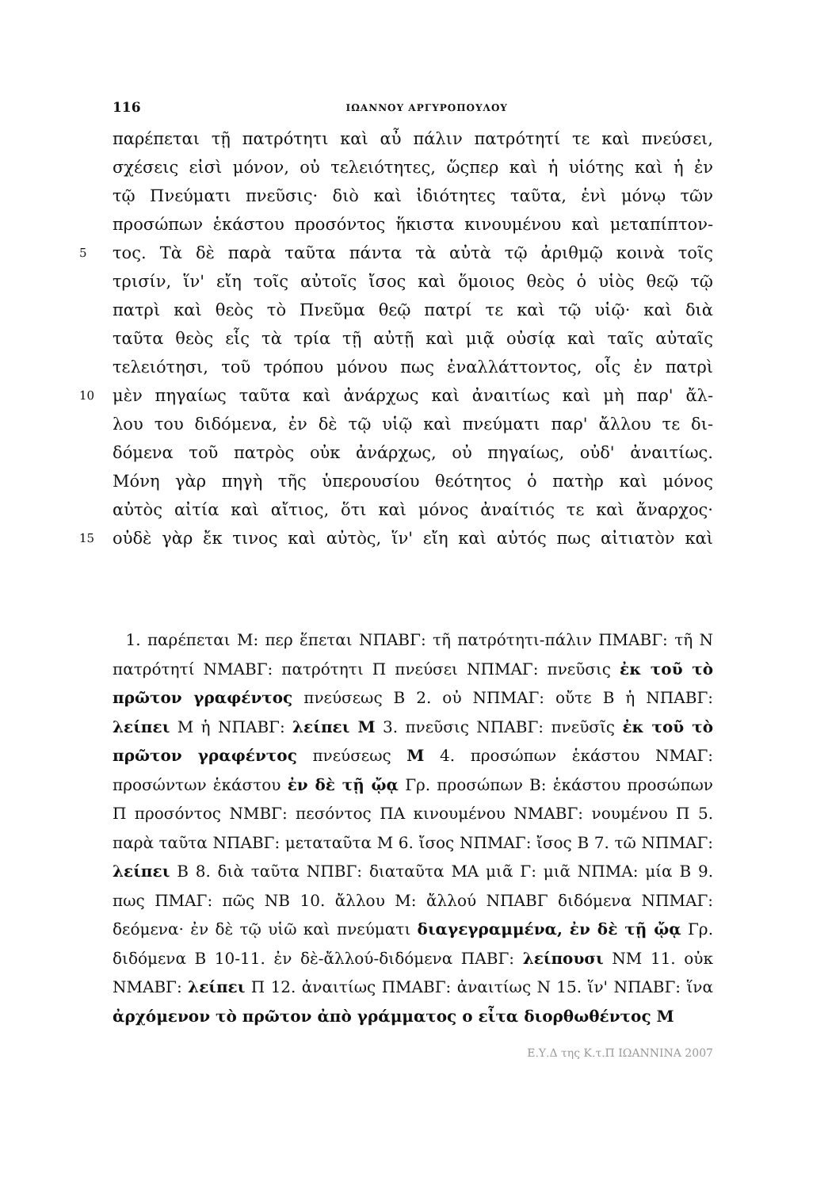116 ΙΩΑΝΝΟΥ ΑΡΓΥΡΟΠΟΥΛΟΥ
παρέπεται τῇ πατρότητι καὶ αὖ πάλιν πατρότητί τε καὶ πνεύσει,
σχέσεις εἰσὶ μόνον, οὐ τελειότητες, ὥςπερ καὶ ἡ υἱότης καὶ ἡ ἐν
τῷ Πνεύματι πνεῦσις· διὸ καὶ ἰδιότητες ταῦτα, ἑνὶ μόνῳ τῶν
προσώπων ἑκάστου προσόντος ἥκιστα κινουμένου καὶ μεταπίπτον-
5 τος. Τὰ δὲ παρὰ ταῦτα πάντα τὰ αὐτὰ τῷ ἀριθμῷ κοινὰ τοῖς
τρισίν, ἵν' εἴη τοῖς αὐτοῖς ἴσος καὶ ὅμοιος θεὸς ὁ υἱὸς θεῷ τῷ
πατρὶ καὶ θεὸς τὸ Πνεῦμα θεῷ πατρί τε καὶ τῷ υἱῷ· καὶ διὰ
ταῦτα θεὸς εἷς τὰ τρία τῇ αὐτῇ καὶ μιᾷ οὐσίᾳ καὶ ταῖς αὐταῖς
τελειότησι, τοῦ τρόπου μόνου πως ἐναλλάττοντος, οἷς ἐν πατρὶ
10 μὲν πηγαίως ταῦτα καὶ ἀνάρχως καὶ ἀναιτίως καὶ μὴ παρ' ἄλ-
λου του διδόμενα, ἐν δὲ τῷ υἱῷ καὶ πνεύματι παρ' ἄλλου τε δι-
δόμενα τοῦ πατρὸς οὐκ ἀνάρχως, οὐ πηγαίως, οὐδ' ἀναιτίως.
Μόνη γὰρ πηγὴ τῆς ὑπερουσίου θεότητος ὁ πατὴρ καὶ μόνος
αὐτὸς αἰτία καὶ αἴτιος, ὅτι καὶ μόνος ἀναίτιός τε καὶ ἄναρχος·
15 οὐδὲ γὰρ ἔκ τινος καὶ αὐτὸς, ἵν' εἴη καὶ αὐτός πως αἰτιατὸν καὶ
1. παρέπεται Μ: περ ἕπεται ΝΠΑΒΓ: τῆ πατρότητι-πάλιν ΠΜΑΒΓ: τῆ Ν πατρότητί ΝΜΑΒΓ: πατρότητι Π πνεύσει ΝΠΜΑΓ: πνεῦσις ἐκ τοῦ τὸ πρῶτον γραφέντος πνεύσεως Β 2. οὐ ΝΠΜΑΓ: οὔτε Β ἡ ΝΠΑΒΓ: λείπει Μ ἡ ΝΠΑΒΓ: λείπει Μ 3. πνεῦσις ΝΠΑΒΓ: πνεῦσῖς ἐκ τοῦ τὸ πρῶτον γραφέντος πνεύσεως Μ 4. προσώπων ἑκάστου ΝΜΑΓ: προσώντων ἑκάστου ἐν δὲ τῇ ᾤᾳ Γρ. προσώπων Β: ἑκάστου προσώπων Π προσόντος ΝΜΒΓ: πεσόντος ΠΑ κινουμένου ΝΜΑΒΓ: νουμένου Π 5. παρὰ ταῦτα ΝΠΑΒΓ: μεταταῦτα Μ 6. ἴσος ΝΠΜΑΓ: ἴσος Β 7. τῶ ΝΠΜΑΓ: λείπει Β 8. διὰ ταῦτα ΝΠΒΓ: διαταῦτα ΜΑ μιᾶ Γ: μιᾶ ΝΠΜΑ: μία Β 9. πως ΠΜΑΓ: πῶς ΝΒ 10. ἄλλου Μ: ἄλλού ΝΠΑΒΓ διδόμενα ΝΠΜΑΓ: δεόμενα· ἐν δὲ τῷ υἱῶ καὶ πνεύματι διαγεγραμμένα, ἐν δὲ τῇ ᾤᾳ Γρ. διδόμενα Β 10-11. ἐν δὲ-ἄλλού-διδόμενα ΠΑΒΓ: λείπουσι ΝΜ 11. οὐκ ΝΜΑΒΓ: λείπει Π 12. ἀναιτίως ΠΜΑΒΓ: ἀναιτίως Ν 15. ἵν' ΝΠΑΒΓ: ἵνα ἀρχόμενον τὸ πρῶτον ἀπὸ γράμματος ο εἶτα διορθωθέντος Μ
Ε.Υ.Δ της Κ.τ.Π ΙΩΑΝΝΙΝΑ 2007